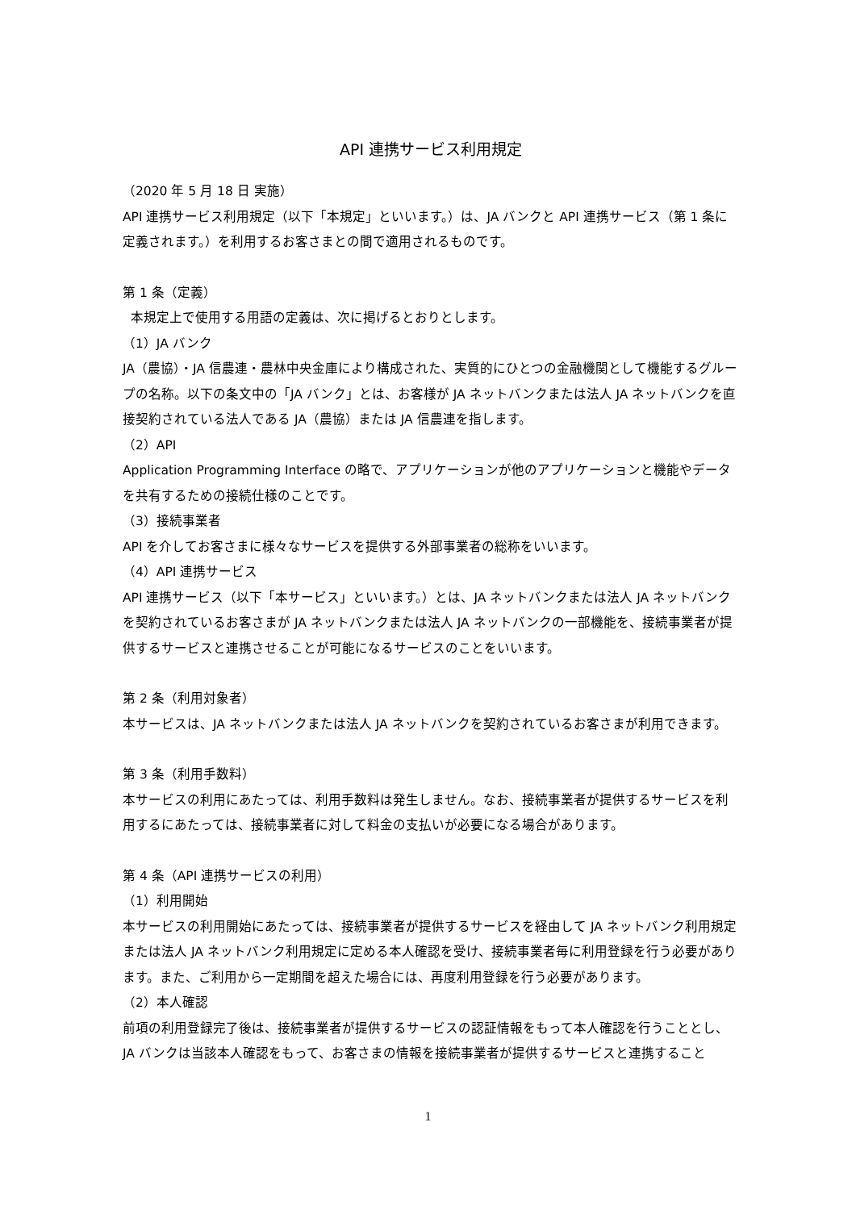API 連携サービス利用規定
（2020 年 5 月 18 日 実施）
API 連携サービス利用規定（以下「本規定」といいます。）は、JA バンクと API 連携サービス（第 1 条に定義されます。）を利用するお客さまとの間で適用されるものです。
第 1 条（定義）
本規定上で使用する用語の定義は、次に掲げるとおりとします。
（1）JA バンク
JA（農協）・JA 信農連・農林中央金庫により構成された、実質的にひとつの金融機関として機能するグループの名称。以下の条文中の「JA バンク」とは、お客様が JA ネットバンクまたは法人 JA ネットバンクを直接契約されている法人である JA（農協）または JA 信農連を指します。
（2）API
Application Programming Interface の略で、アプリケーションが他のアプリケーションと機能やデータを共有するための接続仕様のことです。
（3）接続事業者
API を介してお客さまに様々なサービスを提供する外部事業者の総称をいいます。
（4）API 連携サービス
API 連携サービス（以下「本サービス」といいます。）とは、JA ネットバンクまたは法人 JA ネットバンクを契約されているお客さまが JA ネットバンクまたは法人 JA ネットバンクの一部機能を、接続事業者が提供するサービスと連携させることが可能になるサービスのことをいいます。
第 2 条（利用対象者）
本サービスは、JA ネットバンクまたは法人 JA ネットバンクを契約されているお客さまが利用できます。
第 3 条（利用手数料）
本サービスの利用にあたっては、利用手数料は発生しません。なお、接続事業者が提供するサービスを利用するにあたっては、接続事業者に対して料金の支払いが必要になる場合があります。
第 4 条（API 連携サービスの利用）
（1）利用開始
本サービスの利用開始にあたっては、接続事業者が提供するサービスを経由して JA ネットバンク利用規定または法人 JA ネットバンク利用規定に定める本人確認を受け、接続事業者毎に利用登録を行う必要があります。また、ご利用から一定期間を超えた場合には、再度利用登録を行う必要があります。
（2）本人確認
前項の利用登録完了後は、接続事業者が提供するサービスの認証情報をもって本人確認を行うこととし、JA バンクは当該本人確認をもって、お客さまの情報を接続事業者が提供するサービスと連携すること
1